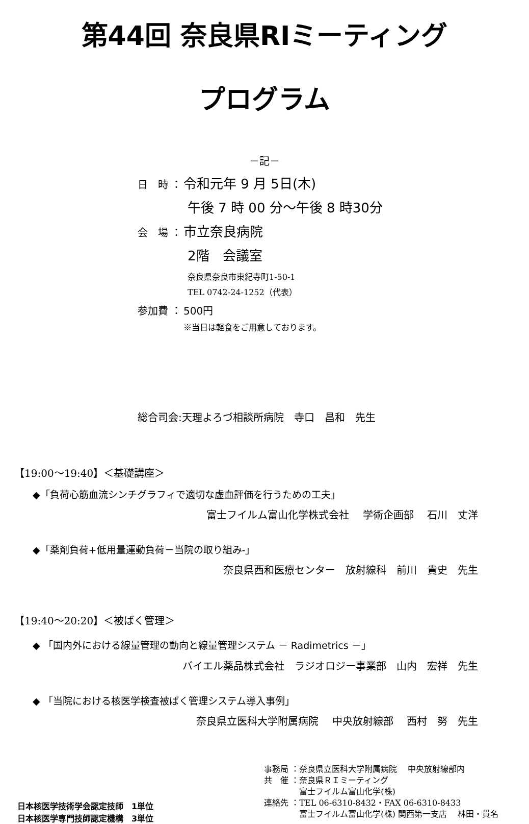第44回 奈良県RIミーティング
プログラム
－記－
日　時 ： 令和元年 9 月 5日(木)
午後 7 時 00 分～午後 8 時30分
会　場 ： 市立奈良病院
2階　会議室
奈良県奈良市東紀寺町1-50-1
TEL 0742-24-1252（代表）
参加費 ： 500円
※当日は軽食をご用意しております。
総合司会:天理よろづ相談所病院　寺口　昌和　先生
【19:00～19:40】＜基礎講座＞
◆「負荷心筋血流シンチグラフィで適切な虚血評価を行うための工夫」
富士フイルム富山化学株式会社　 学術企画部　 石川　丈洋
◆「薬剤負荷+低用量運動負荷－当院の取り組み-」
奈良県西和医療センター　放射線科　前川　貴史　先生
【19:40～20:20】＜被ばく管理＞
◆ 「国内外における線量管理の動向と線量管理システム － Radimetrics －」
バイエル薬品株式会社　ラジオロジー事業部　山内　宏祥　先生
◆ 「当院における核医学検査被ばく管理システム導入事例」
奈良県立医科大学附属病院　 中央放射線部　 西村　努　先生
日本核医学技術学会認定技師　1単位
日本核医学専門技師認定機構　3単位
事務局 ：奈良県立医科大学附属病院　 中央放射線部内
共　催 ：奈良県ＲＩミーティング
　　　　 富士フイルム富山化学(株)
連絡先 ：TEL 06-6310-8432・FAX 06-6310-8433
　　　　 富士フイルム富山化学(株) 関西第一支店　 林田・貫名